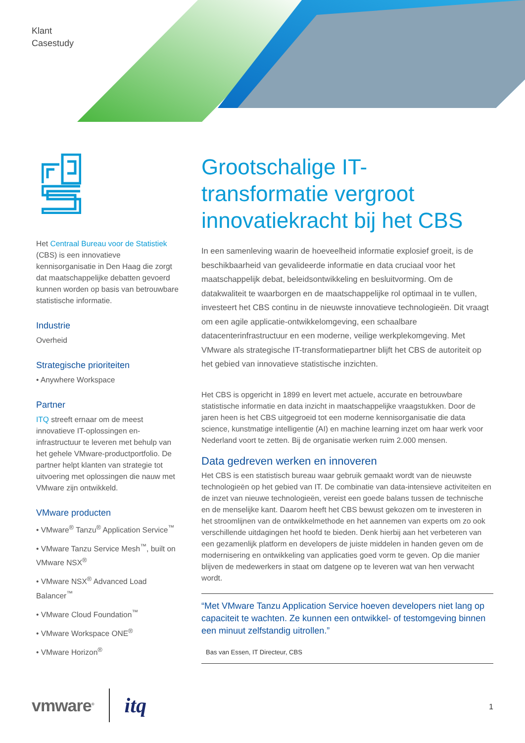Klant
Casestudy
Het Centraal Bureau voor de Statistiek (CBS) is een innovatieve kennisorganisatie in Den Haag die zorgt dat maatschappelijke debatten gevoerd kunnen worden op basis van betrouwbare statistische informatie.
Industrie
Overheid
Strategische prioriteiten
• Anywhere Workspace
Partner
ITQ streeft ernaar om de meest innovatieve IT-oplossingen en-infrastructuur te leveren met behulp van het gehele VMware-productportfolio. De partner helpt klanten van strategie tot uitvoering met oplossingen die nauw met VMware zijn ontwikkeld.
VMware producten
• VMware<sup>®</sup> Tanzu<sup>®</sup> Application Service<sup>™</sup>
• VMware Tanzu Service Mesh<sup>™</sup>, built on VMware NSX<sup>®</sup>
• VMware NSX<sup>®</sup> Advanced Load Balancer<sup>™</sup>
• VMware Cloud Foundation<sup>™</sup>
• VMware Workspace ONE<sup>®</sup>
• VMware Horizon<sup>®</sup>
Grootschalige IT-transformatie vergroot innovatiekracht bij het CBS
In een samenleving waarin de hoeveelheid informatie explosief groeit, is de beschikbaarheid van gevalideerde informatie en data cruciaal voor het maatschappelijk debat, beleidsontwikkeling en besluitvorming. Om de datakwaliteit te waarborgen en de maatschappelijke rol optimaal in te vullen, investeert het CBS continu in de nieuwste innovatieve technologieën. Dit vraagt om een agile applicatie-ontwikkelomgeving, een schaalbare datacenterinfrastructuur en een moderne, veilige werkplekomgeving. Met VMware als strategische IT-transformatiepartner blijft het CBS de autoriteit op het gebied van innovatieve statistische inzichten.
Het CBS is opgericht in 1899 en levert met actuele, accurate en betrouwbare statistische informatie en data inzicht in maatschappelijke vraagstukken. Door de jaren heen is het CBS uitgegroeid tot een moderne kennisorganisatie die data science, kunstmatige intelligentie (AI) en machine learning inzet om haar werk voor Nederland voort te zetten. Bij de organisatie werken ruim 2.000 mensen.
Data gedreven werken en innoveren
Het CBS is een statistisch bureau waar gebruik gemaakt wordt van de nieuwste technologieën op het gebied van IT. De combinatie van data-intensieve activiteiten en de inzet van nieuwe technologieën, vereist een goede balans tussen de technische en de menselijke kant. Daarom heeft het CBS bewust gekozen om te investeren in het stroomlijnen van de ontwikkelmethode en het aannemen van experts om zo ook verschillende uitdagingen het hoofd te bieden. Denk hierbij aan het verbeteren van een gezamenlijk platform en developers de juiste middelen in handen geven om de modernisering en ontwikkeling van applicaties goed vorm te geven. Op die manier blijven de medewerkers in staat om datgene op te leveren wat van hen verwacht wordt.
“Met VMware Tanzu Application Service hoeven developers niet lang op capaciteit te wachten. Ze kunnen een ontwikkel- of testomgeving binnen een minuut zelfstandig uitrollen.”
Bas van Essen, IT Directeur, CBS
vmware<sup>®</sup> itq
1